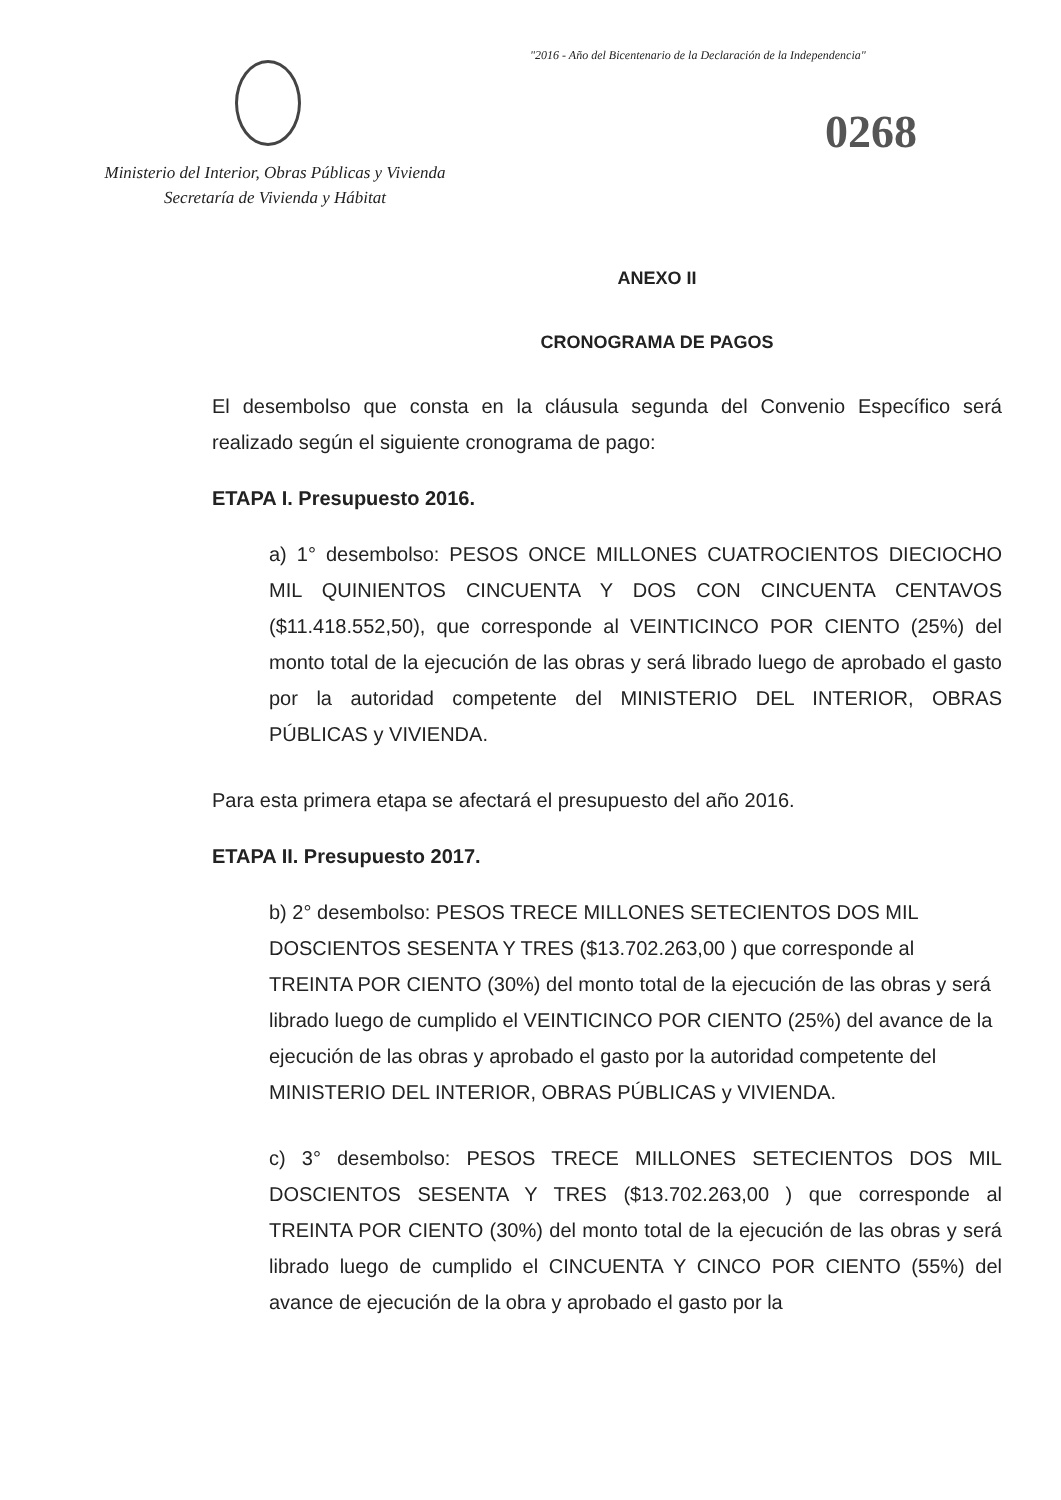"2016 - Año del Bicentenario de la Declaración de la Independencia"
0268
Ministerio del Interior, Obras Públicas y Vivienda
Secretaría de Vivienda y Hábitat
ANEXO II
CRONOGRAMA DE PAGOS
El desembolso que consta en la cláusula segunda del Convenio Específico será realizado según el siguiente cronograma de pago:
ETAPA I. Presupuesto 2016.
a) 1° desembolso: PESOS ONCE MILLONES CUATROCIENTOS DIECIOCHO MIL QUINIENTOS CINCUENTA Y DOS CON CINCUENTA CENTAVOS ($11.418.552,50), que corresponde al VEINTICINCO POR CIENTO (25%) del monto total de la ejecución de las obras y será librado luego de aprobado el gasto por la autoridad competente del MINISTERIO DEL INTERIOR, OBRAS PÚBLICAS y VIVIENDA.
Para esta primera etapa se afectará el presupuesto del año 2016.
ETAPA II. Presupuesto 2017.
b) 2° desembolso: PESOS TRECE MILLONES SETECIENTOS DOS MIL DOSCIENTOS SESENTA Y TRES ($13.702.263,00 ) que corresponde al TREINTA POR CIENTO (30%) del monto total de la ejecución de las obras y será librado luego de cumplido el VEINTICINCO POR CIENTO (25%) del avance de la ejecución de las obras y aprobado el gasto por la autoridad competente del MINISTERIO DEL INTERIOR, OBRAS PÚBLICAS y VIVIENDA.
c) 3° desembolso: PESOS TRECE MILLONES SETECIENTOS DOS MIL DOSCIENTOS SESENTA Y TRES ($13.702.263,00 ) que corresponde al TREINTA POR CIENTO (30%) del monto total de la ejecución de las obras y será librado luego de cumplido el CINCUENTA Y CINCO POR CIENTO (55%) del avance de ejecución de la obra y aprobado el gasto por la